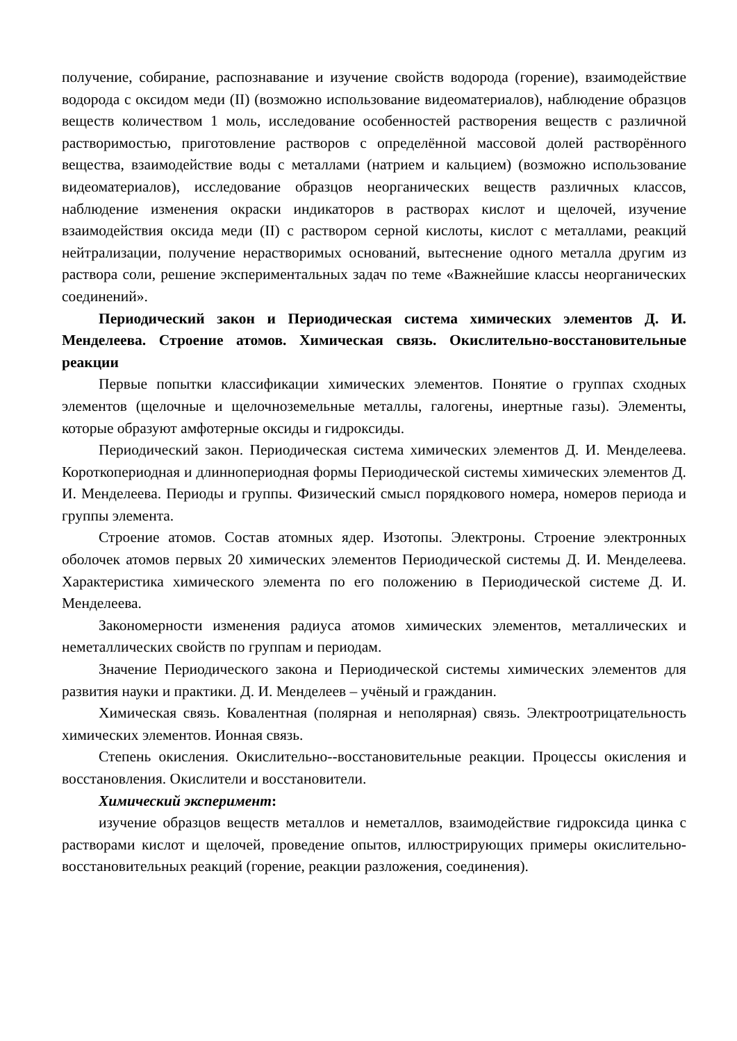получение, собирание, распознавание и изучение свойств водорода (горение), взаимодействие водорода с оксидом меди (II) (возможно использование видеоматериалов), наблюдение образцов веществ количеством 1 моль, исследование особенностей растворения веществ с различной растворимостью, приготовление растворов с определённой массовой долей растворённого вещества, взаимодействие воды с металлами (натрием и кальцием) (возможно использование видеоматериалов), исследование образцов неорганических веществ различных классов, наблюдение изменения окраски индикаторов в растворах кислот и щелочей, изучение взаимодействия оксида меди (II) с раствором серной кислоты, кислот с металлами, реакций нейтрализации, получение нерастворимых оснований, вытеснение одного металла другим из раствора соли, решение экспериментальных задач по теме «Важнейшие классы неорганических соединений».
Периодический закон и Периодическая система химических элементов Д. И. Менделеева. Строение атомов. Химическая связь. Окислительно-восстановительные реакции
Первые попытки классификации химических элементов. Понятие о группах сходных элементов (щелочные и щелочноземельные металлы, галогены, инертные газы). Элементы, которые образуют амфотерные оксиды и гидроксиды.
Периодический закон. Периодическая система химических элементов Д. И. Менделеева. Короткопериодная и длиннопериодная формы Периодической системы химических элементов Д. И. Менделеева. Периоды и группы. Физический смысл порядкового номера, номеров периода и группы элемента.
Строение атомов. Состав атомных ядер. Изотопы. Электроны. Строение электронных оболочек атомов первых 20 химических элементов Периодической системы Д. И. Менделеева. Характеристика химического элемента по его положению в Периодической системе Д. И. Менделеева.
Закономерности изменения радиуса атомов химических элементов, металлических и неметаллических свойств по группам и периодам.
Значение Периодического закона и Периодической системы химических элементов для развития науки и практики. Д. И. Менделеев – учёный и гражданин.
Химическая связь. Ковалентная (полярная и неполярная) связь. Электроотрицательность химических элементов. Ионная связь.
Степень окисления. Окислительно--восстановительные реакции. Процессы окисления и восстановления. Окислители и восстановители.
Химический эксперимент:
изучение образцов веществ металлов и неметаллов, взаимодействие гидроксида цинка с растворами кислот и щелочей, проведение опытов, иллюстрирующих примеры окислительно-восстановительных реакций (горение, реакции разложения, соединения).